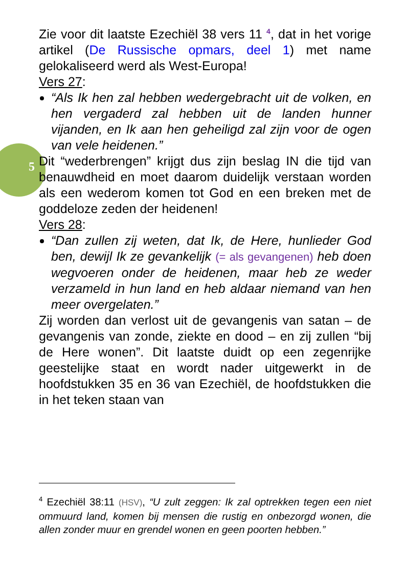Zie voor dit laatste Ezechiël 38 vers 11 <sup>4</sup>, dat in het vorige artikel (De Russische opmars, deel 1) met name gelokaliseerd werd als West-Europa!
Vers 27:
“Als Ik hen zal hebben wedergebracht uit de volken, en hen vergaderd zal hebben uit de landen hunner vijanden, en Ik aan hen geheiligd zal zijn voor de ogen van vele heidenen.”
Dit “wederbrengen” krijgt dus zijn beslag IN die tijd van benauwdheid en moet daarom duidelijk verstaan worden als een wederom komen tot God en een breken met de goddeloze zeden der heidenen!
Vers 28:
“Dan zullen zij weten, dat Ik, de Here, hunlieder God ben, dewijl Ik ze gevankelijk (= als gevangenen) heb doen wegvoeren onder de heidenen, maar heb ze weder verzameld in hun land en heb aldaar niemand van hen meer overgelaten.”
Zij worden dan verlost uit de gevangenis van satan – de gevangenis van zonde, ziekte en dood – en zij zullen “bij de Here wonen”. Dit laatste duidt op een zegenrijke geestelijke staat en wordt nader uitgewerkt in de hoofdstukken 35 en 36 van Ezechiël, de hoofdstukken die in het teken staan van
5
<sup>4</sup> Ezechiël 38:11 (HSV), “U zult zeggen: Ik zal optrekken tegen een niet ommuurd land, komen bij mensen die rustig en onbezorgd wonen, die allen zonder muur en grendel wonen en geen poorten hebben.”